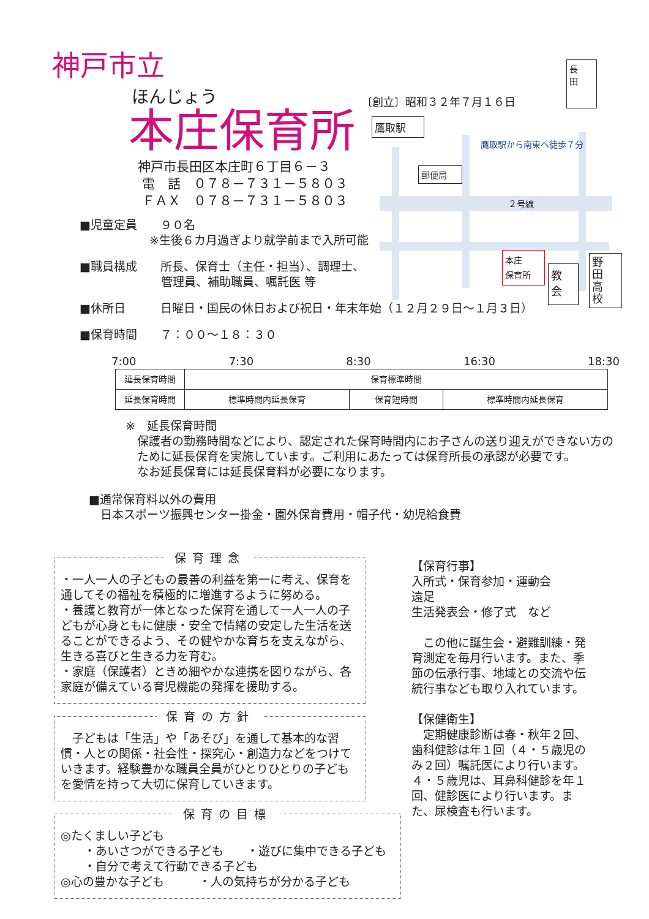神戸市立
ほんじょう
本庄保育所
神戸市長田区本庄町６丁目６－３
電　話　０７８－７３１－５８０３
ＦＡＸ　０７８－７３１－５８０３
〔創立〕昭和３２年７月１６日
長
田
鷹取駅
鷹取駅から南東へ徒歩７分
郵便局
２号線
本庄
保育所
教
会
野
田
高
校
■児童定員　　９０名
　　　　　　※生後６カ月過ぎより就学前まで入所可能
■職員構成　　所長、保育士（主任・担当）、調理士、
　　　　　　　管理員、補助職員、嘱託医 等
■休所日　　　日曜日・国民の休日および祝日・年末年始（１２月２９日～１月３日）
■保育時間　　７：００～１８：３０
7:00 7:30 8:30 16:30 18:30
| 延長保育時間 | 保育標準時間 | | |
| 延長保育時間 | 標準時間内延長保育 | 保育短時間 | 標準時間内延長保育 |
※　延長保育時間
　保護者の勤務時間などにより、認定された保育時間内にお子さんの送り迎えができない方の
　ために延長保育を実施しています。ご利用にあたっては保育所長の承認が必要です。
　なお延長保育には延長保育料が必要になります。
■通常保育料以外の費用
　日本スポーツ振興センター掛金・園外保育費用・帽子代・幼児給食費
保育理念
・一人一人の子どもの最善の利益を第一に考え、保育を通してその福祉を積極的に増進するように努める。
・養護と教育が一体となった保育を通して一人一人の子どもが心身ともに健康・安全で情緒の安定した生活を送ることができるよう、その健やかな育ちを支えながら、生きる喜びと生きる力を育む。
・家庭（保護者）ときめ細やかな連携を図りながら、各家庭が備えている育児機能の発揮を援助する。
保育の方針
　子どもは「生活」や「あそび」を通して基本的な習慣・人との関係・社会性・探究心・創造力などをつけていきます。経験豊かな職員全員がひとりひとりの子どもを愛情を持って大切に保育していきます。
保育の目標
◎たくましい子ども
　　・あいさつができる子ども　　・遊びに集中できる子ども
　　・自分で考えて行動できる子ども
◎心の豊かな子ども　　　・人の気持ちが分かる子ども
【保育行事】
入所式・保育参加・運動会
遠足
生活発表会・修了式　など
　この他に誕生会・避難訓練・発育測定を毎月行います。また、季節の伝承行事、地域との交流や伝統行事なども取り入れています。
【保健衛生】
　定期健康診断は春・秋年２回、歯科健診は年１回（４・５歳児のみ２回）嘱託医により行います。４・５歳児は、耳鼻科健診を年１回、健診医により行います。また、尿検査も行います。